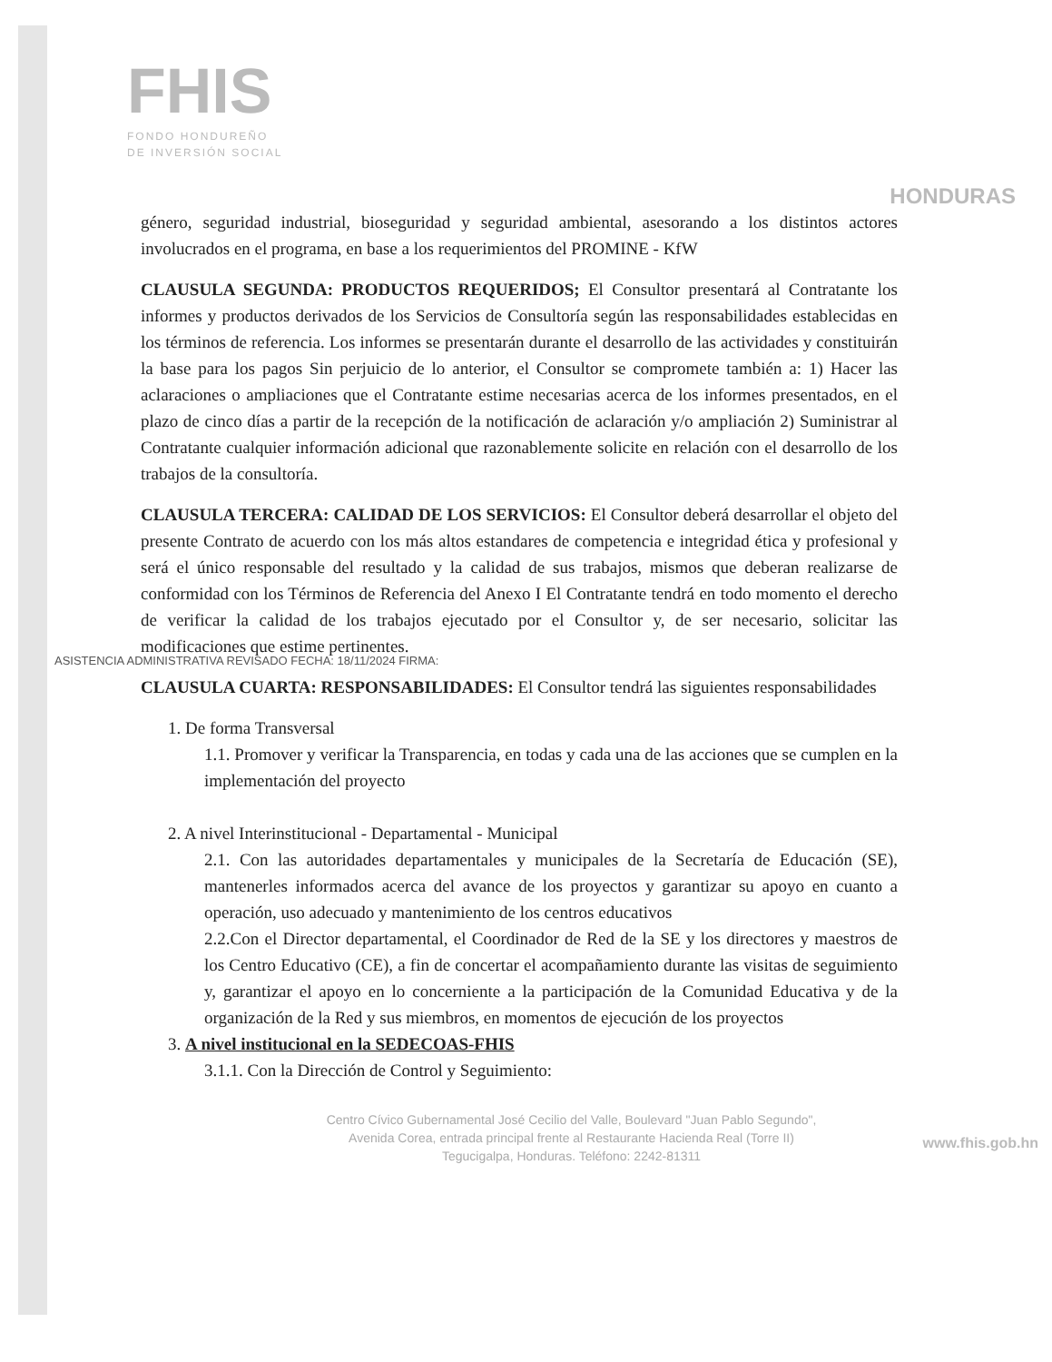FHIS
FONDO HONDUREÑO
DE INVERSIÓN SOCIAL
HONDURAS
género, seguridad industrial, bioseguridad y seguridad ambiental, asesorando a los distintos actores involucrados en el programa, en base a los requerimientos del PROMINE - KfW
CLAUSULA SEGUNDA: PRODUCTOS REQUERIDOS; El Consultor presentará al Contratante los informes y productos derivados de los Servicios de Consultoría según las responsabilidades establecidas en los términos de referencia. Los informes se presentarán durante el desarrollo de las actividades y constituirán la base para los pagos Sin perjuicio de lo anterior, el Consultor se compromete también a: 1) Hacer las aclaraciones o ampliaciones que el Contratante estime necesarias acerca de los informes presentados, en el plazo de cinco días a partir de la recepción de la notificación de aclaración y/o ampliación 2) Suministrar al Contratante cualquier información adicional que razonablemente solicite en relación con el desarrollo de los trabajos de la consultoría.
CLAUSULA TERCERA: CALIDAD DE LOS SERVICIOS: El Consultor deberá desarrollar el objeto del presente Contrato de acuerdo con los más altos estandares de competencia e integridad ética y profesional y será el único responsable del resultado y la calidad de sus trabajos, mismos que deberan realizarse de conformidad con los Términos de Referencia del Anexo I El Contratante tendrá en todo momento el derecho de verificar la calidad de los trabajos ejecutado por el Consultor y, de ser necesario, solicitar las modificaciones que estime pertinentes.
CLAUSULA CUARTA: RESPONSABILIDADES: El Consultor tendrá las siguientes responsabilidades
1. De forma Transversal
1.1. Promover y verificar la Transparencia, en todas y cada una de las acciones que se cumplen en la implementación del proyecto
2. A nivel Interinstitucional - Departamental - Municipal
2.1. Con las autoridades departamentales y municipales de la Secretaría de Educación (SE), mantenerles informados acerca del avance de los proyectos y garantizar su apoyo en cuanto a operación, uso adecuado y mantenimiento de los centros educativos
2.2.Con el Director departamental, el Coordinador de Red de la SE y los directores y maestros de los Centro Educativo (CE), a fin de concertar el acompañamiento durante las visitas de seguimiento y, garantizar el apoyo en lo concerniente a la participación de la Comunidad Educativa y de la organización de la Red y sus miembros, en momentos de ejecución de los proyectos
3. A nivel institucional en la SEDECOAS-FHIS
3.1.1. Con la Dirección de Control y Seguimiento:
Centro Cívico Gubernamental José Cecilio del Valle, Boulevard "Juan Pablo Segundo",
Avenida Corea, entrada principal frente al Restaurante Hacienda Real (Torre II)
Tegucigalpa, Honduras. Teléfono: 2242-81311
ASISTENCIA ADMINISTRATIVA REVISADO FECHA: 18/11/2024 FIRMA:
www.fhis.gob.hn